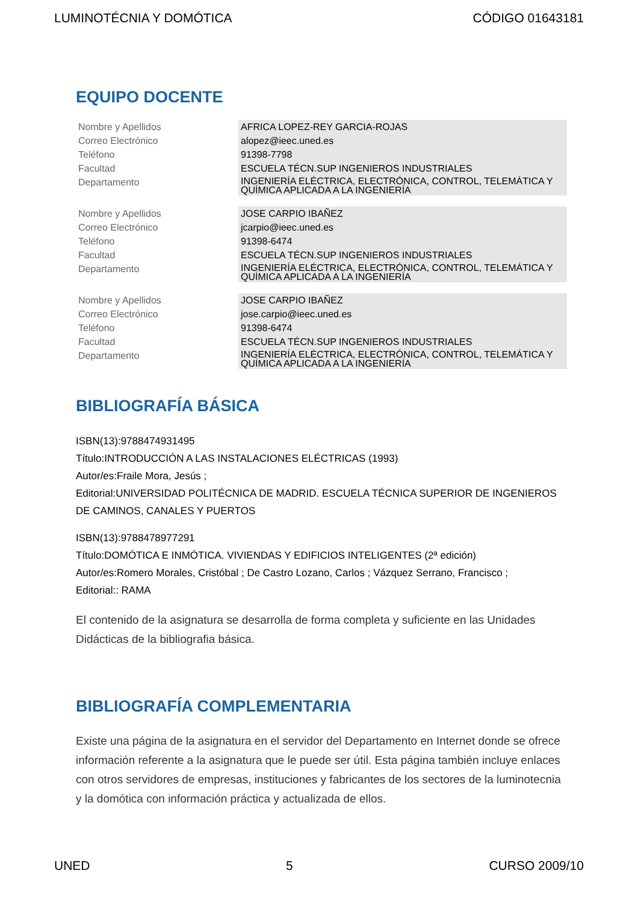LUMINOTÉCNIA Y DOMÓTICA CÓDIGO 01643181
EQUIPO DOCENTE
| Nombre y Apellidos | AFRICA LOPEZ-REY GARCIA-ROJAS |
| Correo Electrónico | alopez@ieec.uned.es |
| Teléfono | 91398-7798 |
| Facultad | ESCUELA TÉCN.SUP INGENIEROS INDUSTRIALES |
| Departamento | INGENIERÍA ELÉCTRICA, ELECTRÓNICA, CONTROL, TELEMÁTICA Y QUÍMICA APLICADA A LA INGENIERÍA |
| Nombre y Apellidos | JOSE CARPIO IBAÑEZ |
| Correo Electrónico | jcarpio@ieec.uned.es |
| Teléfono | 91398-6474 |
| Facultad | ESCUELA TÉCN.SUP INGENIEROS INDUSTRIALES |
| Departamento | INGENIERÍA ELÉCTRICA, ELECTRÓNICA, CONTROL, TELEMÁTICA Y QUÍMICA APLICADA A LA INGENIERÍA |
| Nombre y Apellidos | JOSE CARPIO IBAÑEZ |
| Correo Electrónico | jose.carpio@ieec.uned.es |
| Teléfono | 91398-6474 |
| Facultad | ESCUELA TÉCN.SUP INGENIEROS INDUSTRIALES |
| Departamento | INGENIERÍA ELÉCTRICA, ELECTRÓNICA, CONTROL, TELEMÁTICA Y QUÍMICA APLICADA A LA INGENIERÍA |
BIBLIOGRAFÍA BÁSICA
ISBN(13):9788474931495
Título:INTRODUCCIÓN A LAS INSTALACIONES ELÉCTRICAS (1993)
Autor/es:Fraile Mora, Jesús ;
Editorial:UNIVERSIDAD POLITÉCNICA DE MADRID. ESCUELA TÉCNICA SUPERIOR DE INGENIEROS DE CAMINOS, CANALES Y PUERTOS
ISBN(13):9788478977291
Título:DOMÓTICA E INMÓTICA. VIVIENDAS Y EDIFICIOS INTELIGENTES (2ª edición)
Autor/es:Romero Morales, Cristóbal ; De Castro Lozano, Carlos ; Vázquez Serrano, Francisco ;
Editorial:: RAMA
El contenido de la asignatura se desarrolla de forma completa y suficiente en las Unidades Didácticas de la bibliografia básica.
BIBLIOGRAFÍA COMPLEMENTARIA
Existe una página de la asignatura en el servidor del Departamento en Internet donde se ofrece información referente a la asignatura que le puede ser útil. Esta página también incluye enlaces con otros servidores de empresas, instituciones y fabricantes de los sectores de la luminotecnia y la domótica con información práctica y actualizada de ellos.
UNED 5 CURSO 2009/10